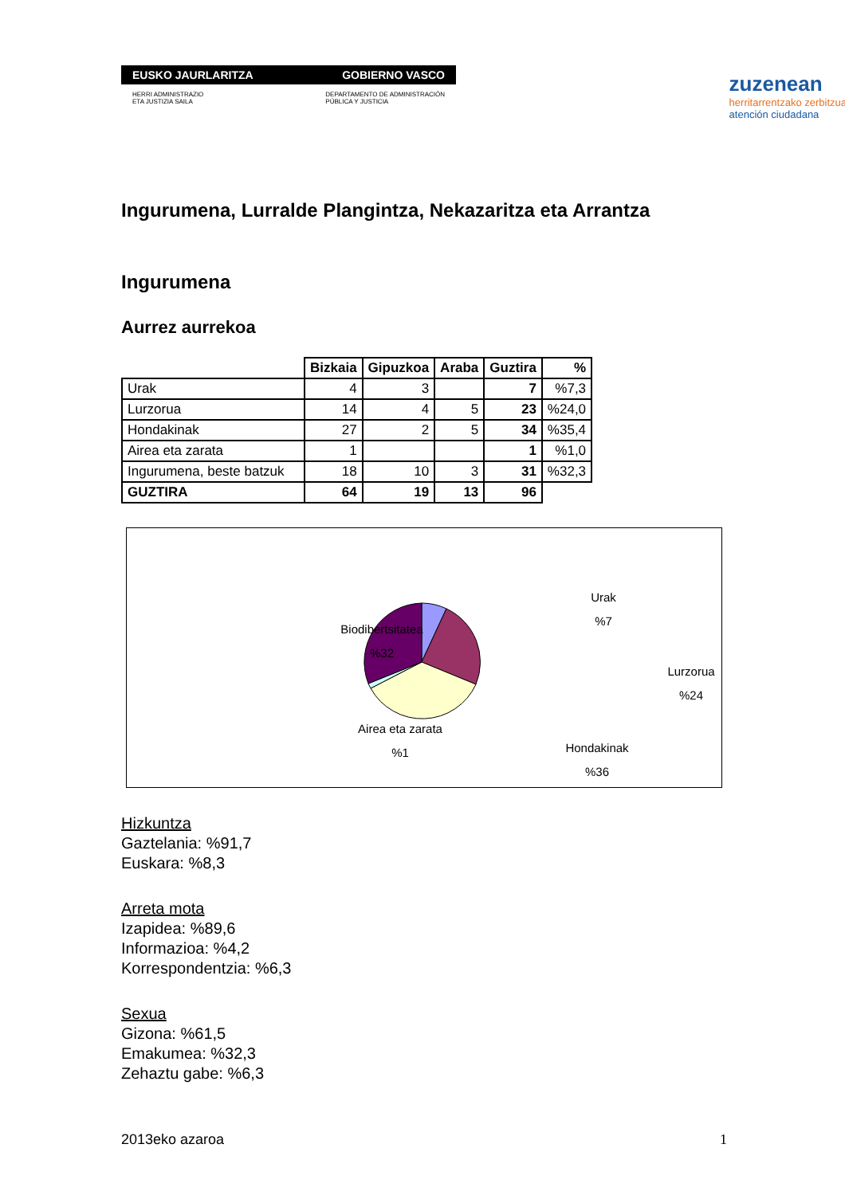EUSKO JAURLARITZA GOBIERNO VASCO
HERRI ADMINISTRAZIO
ETA JUSTIZIA SAILA DEPARTAMENTO DE ADMINISTRACIÓN
PÚBLICA Y JUSTICIA
zuzenean
herritarrentzako zerbitzua
atención ciudadana
Ingurumena, Lurralde Plangintza, Nekazaritza eta Arrantza
Ingurumena
Aurrez aurrekoa
| | Bizkaia | Gipuzkoa | Araba | Guztira | % |
| --- | --- | --- | --- | --- | --- |
| Urak | 4 | 3 | | 7 | %7,3 |
| Lurzorua | 14 | 4 | 5 | 23 | %24,0 |
| Hondakinak | 27 | 2 | 5 | 34 | %35,4 |
| Airea eta zarata | 1 | | | 1 | %1,0 |
| Ingurumena, beste batzuk | 18 | 10 | 3 | 31 | %32,3 |
| GUZTIRA | 64 | 19 | 13 | 96 | |
Urak
%7
Lurzorua
%24
Biodibertsitatea
%32
Airea eta zarata
%1
Hondakinak
%36
Hizkuntza
Gaztelania: %91,7
Euskara: %8,3
Arreta mota
Izapidea: %89,6
Informazioa: %4,2
Korrespondentzia: %6,3
Sexua
Gizona: %61,5
Emakumea: %32,3
Zehaztu gabe: %6,3
2013eko azaroa 1